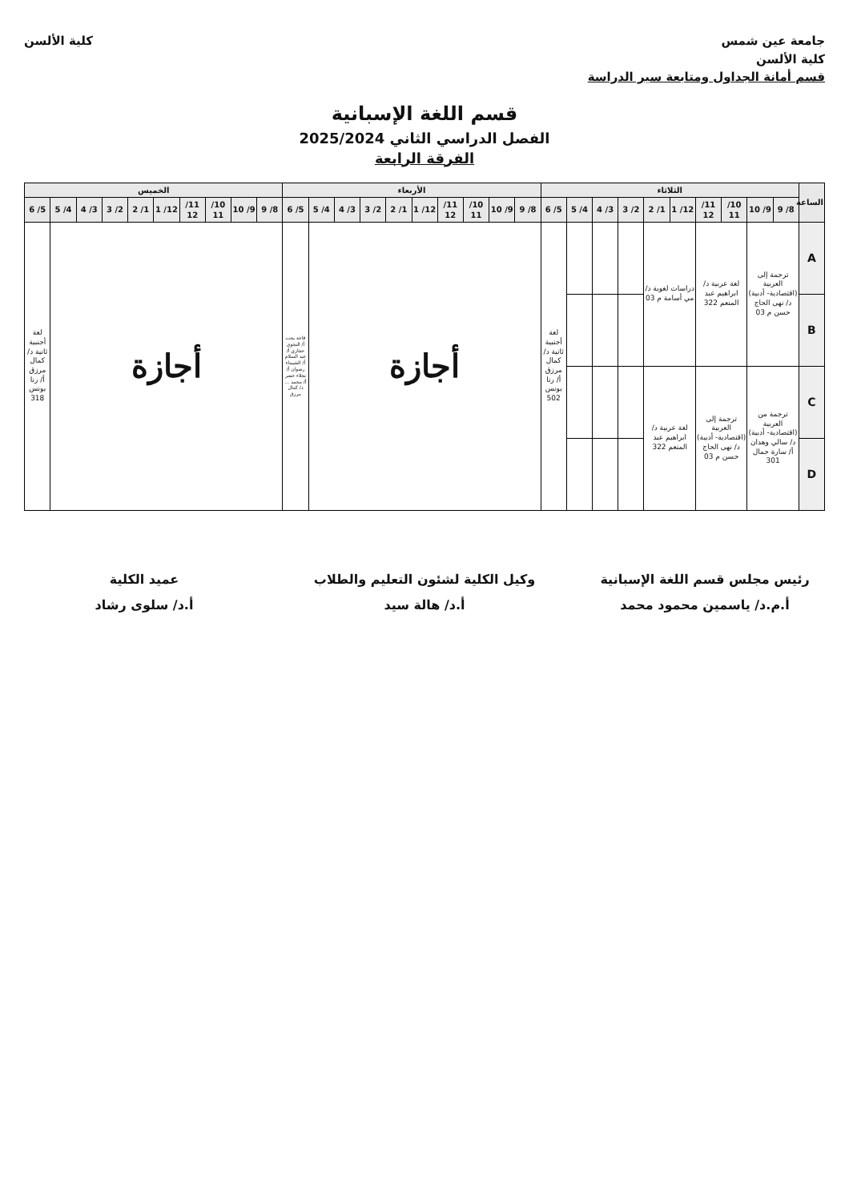جامعة عين شمس
كلية الألسن
قسم أمانة الجداول ومتابعة سير الدراسة
كلية الألسن
قسم اللغة الإسبانية
الفصل الدراسي الثاني 2025/2024
الفرقة الرابعة
| الساعة | الثلاثاء | | | | | | | | | | الأربعاء | | | | | | | | | | الخميس | | | | | | | | | |
| --- | --- | --- | --- | --- | --- | --- | --- | --- | --- | --- | --- | --- | --- | --- | --- | --- | --- | --- | --- | --- | --- | --- | --- | --- | --- | --- | --- | --- | --- | --- |
| | 8/ 9 | 9/ 10 | 10/ 11 | 11/ 12 | 12/ 1 | 1/ 2 | 2/ 3 | 3/ 4 | 4/ 5 | 5/ 6 | 8/ 9 | 9/ 10 | 10/ 11 | 11/ 12 | 12/ 1 | 1/ 2 | 2/ 3 | 3/ 4 | 4/ 5 | 5/ 6 | 8/ 9 | 9/ 10 | 10/ 11 | 11/ 12 | 12/ 1 | 1/ 2 | 2/ 3 | 3/ 4 | 4/ 5 | 5/ 6 |
| A | ترجمة إلى العربية (اقتصادية- أدبية) د/ نهى الحاج حسن م 03 | | لغة عربية د/ ابراهيم عبد المنعم 322 | | دراسات لغوية د/ مي أسامة م 03 | | | | | لغة أجنبية ثانية د/ كمال مرزق أ/ رنا يونس 502 | أجازة | | | | | | | | | قاعة بحث أ/ النجوى حجازي أ/ عبد السلام أ/ الشيماء رضوان أ/ نجلاء خضر أ/ محمد ... د/ كمال مرزق | أجازة | | | | | | | | | لغة أجنبية ثانية د/ كمال مرزق أ/ رنا يونس 318 |
| B | | | | | | | | | | | | | | | | | | | | | | | | | | | | | | |
| C | ترجمة من العربية (اقتصادية- أدبية) د/ سالي وهدان أ/ سارة جمال 301 | | ترجمة إلى العربية (اقتصادية- أدبية) د/ نهى الحاج حسن م 03 | | لغة عربية د/ ابراهيم عبد المنعم 322 | | | | | | | | | | | | | | | | | | | | | | | | | |
| D | | | | | | | | | | | | | | | | | | | | | | | | | | | | | | |
رئيس مجلس قسم اللغة الإسبانية
أ.م.د/ ياسمين محمود محمد
وكيل الكلية لشئون التعليم والطلاب
أ.د/ هالة سيد
عميد الكلية
أ.د/ سلوى رشاد